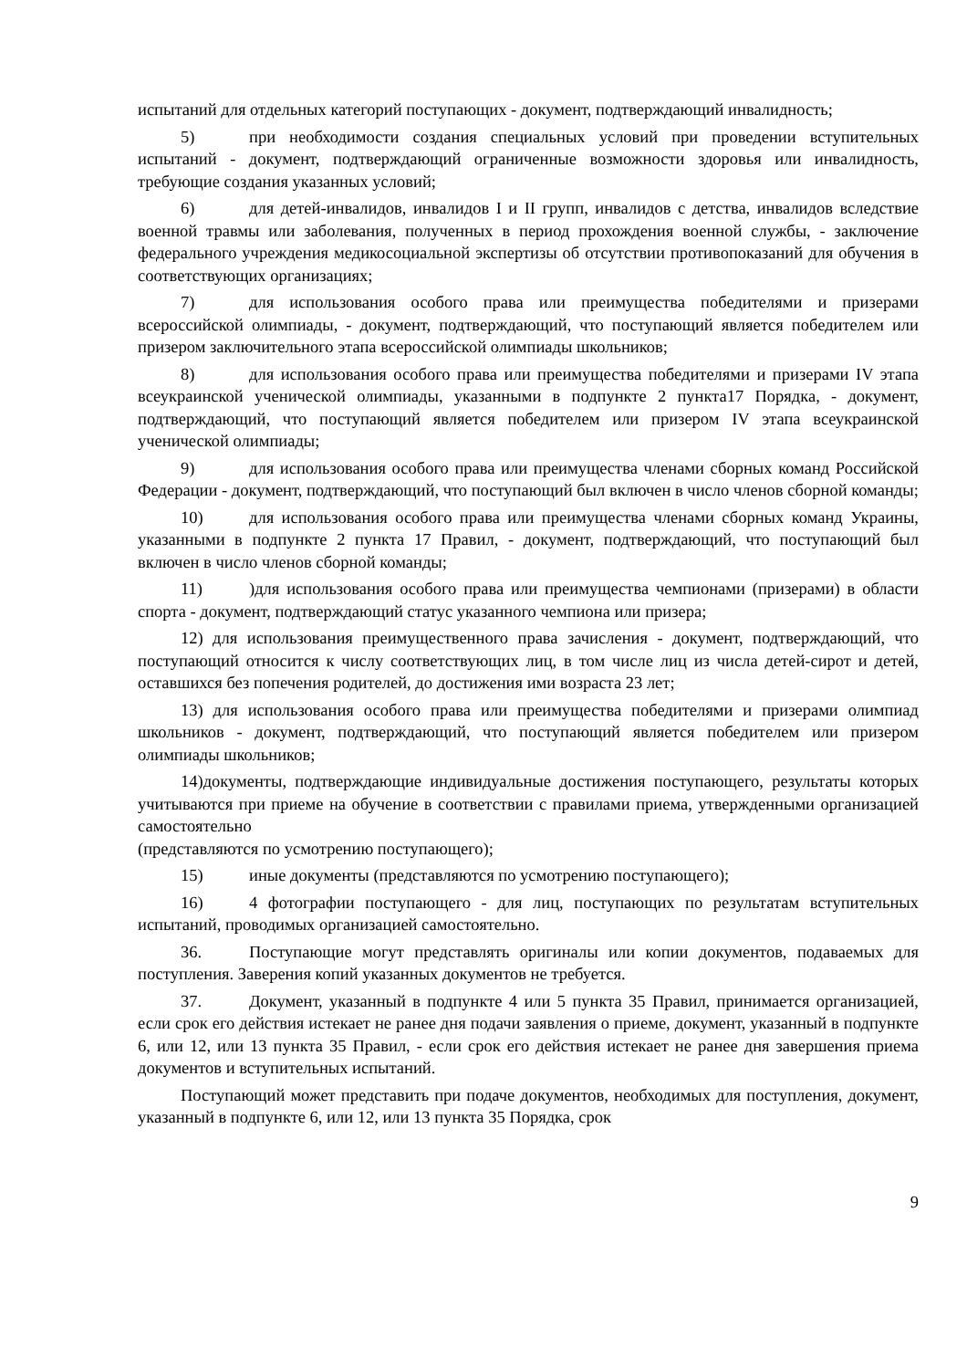испытаний для отдельных категорий поступающих - документ, подтверждающий инвалидность;
5) при необходимости создания специальных условий при проведении вступительных испытаний - документ, подтверждающий ограниченные возможности здоровья или инвалидность, требующие создания указанных условий;
6) для детей-инвалидов, инвалидов I и II групп, инвалидов с детства, инвалидов вследствие военной травмы или заболевания, полученных в период прохождения военной службы, - заключение федерального учреждения медикосоциальной экспертизы об отсутствии противопоказаний для обучения в соответствующих организациях;
7) для использования особого права или преимущества победителями и призерами всероссийской олимпиады, - документ, подтверждающий, что поступающий является победителем или призером заключительного этапа всероссийской олимпиады школьников;
8) для использования особого права или преимущества победителями и призерами IV этапа всеукраинской ученической олимпиады, указанными в подпункте 2 пункта17 Порядка, - документ, подтверждающий, что поступающий является победителем или призером IV этапа всеукраинской ученической олимпиады;
9) для использования особого права или преимущества членами сборных команд Российской Федерации - документ, подтверждающий, что поступающий был включен в число членов сборной команды;
10) для использования особого права или преимущества членами сборных команд Украины, указанными в подпункте 2 пункта 17 Правил, - документ, подтверждающий, что поступающий был включен в число членов сборной команды;
11))для использования особого права или преимущества чемпионами (призерами) в области спорта - документ, подтверждающий статус указанного чемпиона или призера;
12) для использования преимущественного права зачисления - документ, подтверждающий, что поступающий относится к числу соответствующих лиц, в том числе лиц из числа детей-сирот и детей, оставшихся без попечения родителей, до достижения ими возраста 23 лет;
13) для использования особого права или преимущества победителями и призерами олимпиад школьников - документ, подтверждающий, что поступающий является победителем или призером олимпиады школьников;
14)документы, подтверждающие индивидуальные достижения поступающего, результаты которых учитываются при приеме на обучение в соответствии с правилами приема, утвержденными организацией самостоятельно
(представляются по усмотрению поступающего);
15) иные документы (представляются по усмотрению поступающего);
16) 4 фотографии поступающего - для лиц, поступающих по результатам вступительных испытаний, проводимых организацией самостоятельно.
36. Поступающие могут представлять оригиналы или копии документов, подаваемых для поступления. Заверения копий указанных документов не требуется.
37. Документ, указанный в подпункте 4 или 5 пункта 35 Правил, принимается организацией, если срок его действия истекает не ранее дня подачи заявления о приеме, документ, указанный в подпункте 6, или 12, или 13 пункта 35 Правил, - если срок его действия истекает не ранее дня завершения приема документов и вступительных испытаний.
Поступающий может представить при подаче документов, необходимых для поступления, документ, указанный в подпункте 6, или 12, или 13 пункта 35 Порядка, срок
9